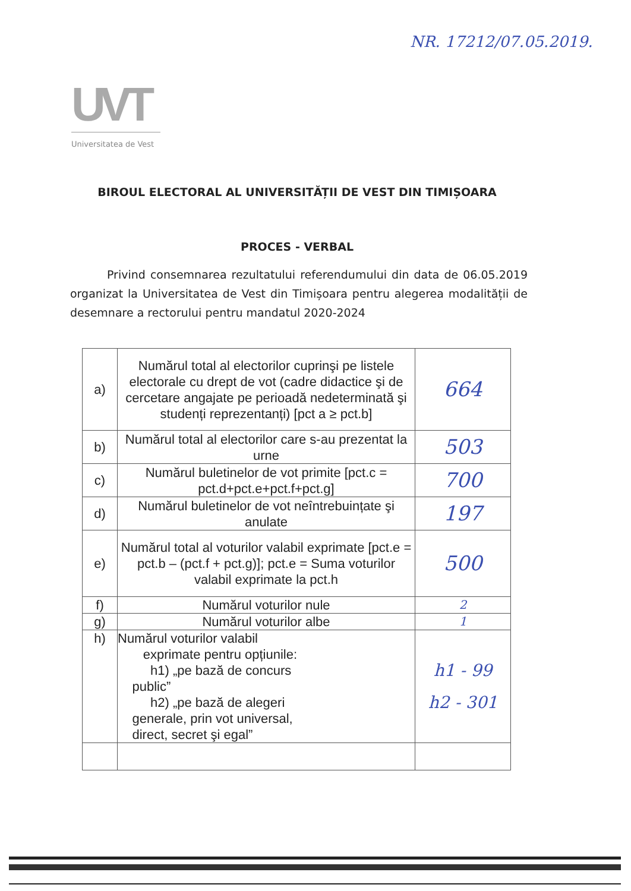NR. 17212/07.05.2019.
UVT
Universitatea de Vest
BIROUL ELECTORAL AL UNIVERSITĂȚII DE VEST DIN TIMIȘOARA
PROCES - VERBAL
Privind consemnarea rezultatului referendumului din data de 06.05.2019 organizat la Universitatea de Vest din Timișoara pentru alegerea modalității de desemnare a rectorului pentru mandatul 2020-2024
| a) | Numărul total al electorilor cuprinşi pe listele electorale cu drept de vot (cadre didactice şi de cercetare angajate pe perioadă nedeterminată şi studenți reprezentanți) [pct a ≥ pct.b] | 664 |
| b) | Numărul total al electorilor care s-au prezentat la urne | 503 |
| c) | Numărul buletinelor de vot primite [pct.c = pct.d+pct.e+pct.f+pct.g] | 700 |
| d) | Numărul buletinelor de vot neîntrebuințate şi anulate | 197 |
| e) | Numărul total al voturilor valabil exprimate [pct.e = pct.b – (pct.f + pct.g)]; pct.e = Suma voturilor valabil exprimate la pct.h | 500 |
| f) | Numărul voturilor nule | 2 |
| g) | Numărul voturilor albe | 1 |
| h) | Numărul voturilor valabil exprimate pentru opțiunile: h1) „pe bază de concurs public” h2) „pe bază de alegeri generale, prin vot universal, direct, secret şi egal” | h1 - 99 h2 - 301 |